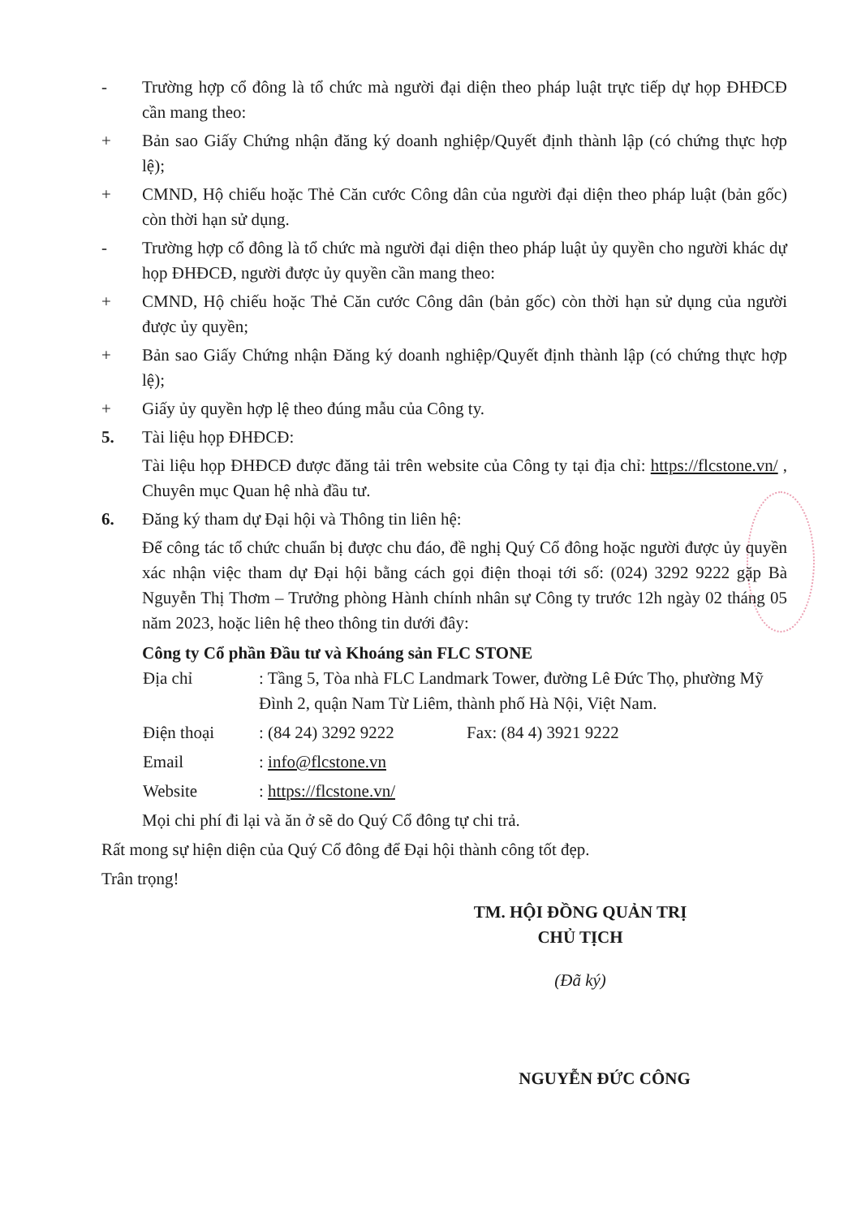- Trường hợp cổ đông là tổ chức mà người đại diện theo pháp luật trực tiếp dự họp ĐHĐCĐ cần mang theo:
+ Bản sao Giấy Chứng nhận đăng ký doanh nghiệp/Quyết định thành lập (có chứng thực hợp lệ);
+ CMND, Hộ chiếu hoặc Thẻ Căn cước Công dân của người đại diện theo pháp luật (bản gốc) còn thời hạn sử dụng.
- Trường hợp cổ đông là tổ chức mà người đại diện theo pháp luật ủy quyền cho người khác dự họp ĐHĐCĐ, người được ủy quyền cần mang theo:
+ CMND, Hộ chiếu hoặc Thẻ Căn cước Công dân (bản gốc) còn thời hạn sử dụng của người được ủy quyền;
+ Bản sao Giấy Chứng nhận Đăng ký doanh nghiệp/Quyết định thành lập (có chứng thực hợp lệ);
+ Giấy ủy quyền hợp lệ theo đúng mẫu của Công ty.
5. Tài liệu họp ĐHĐCĐ:
Tài liệu họp ĐHĐCĐ được đăng tải trên website của Công ty tại địa chỉ: https://flcstone.vn/ , Chuyên mục Quan hệ nhà đầu tư.
6. Đăng ký tham dự Đại hội và Thông tin liên hệ:
Để công tác tổ chức chuẩn bị được chu đáo, đề nghị Quý Cổ đông hoặc người được ủy quyền xác nhận việc tham dự Đại hội bằng cách gọi điện thoại tới số: (024) 3292 9222 gặp Bà Nguyễn Thị Thơm – Trưởng phòng Hành chính nhân sự Công ty trước 12h ngày 02 tháng 05 năm 2023, hoặc liên hệ theo thông tin dưới đây:
Công ty Cổ phần Đầu tư và Khoáng sản FLC STONE
Địa chỉ : Tầng 5, Tòa nhà FLC Landmark Tower, đường Lê Đức Thọ, phường Mỹ Đình 2, quận Nam Từ Liêm, thành phố Hà Nội, Việt Nam.
Điện thoại : (84 24) 3292 9222 Fax: (84 4) 3921 9222
Email : info@flcstone.vn
Website : https://flcstone.vn/
Mọi chi phí đi lại và ăn ở sẽ do Quý Cổ đông tự chi trả.
Rất mong sự hiện diện của Quý Cổ đông để Đại hội thành công tốt đẹp.
Trân trọng!
TM. HỘI ĐỒNG QUẢN TRỊ
CHỦ TỊCH
(Đã ký)
NGUYỄN ĐỨC CÔNG